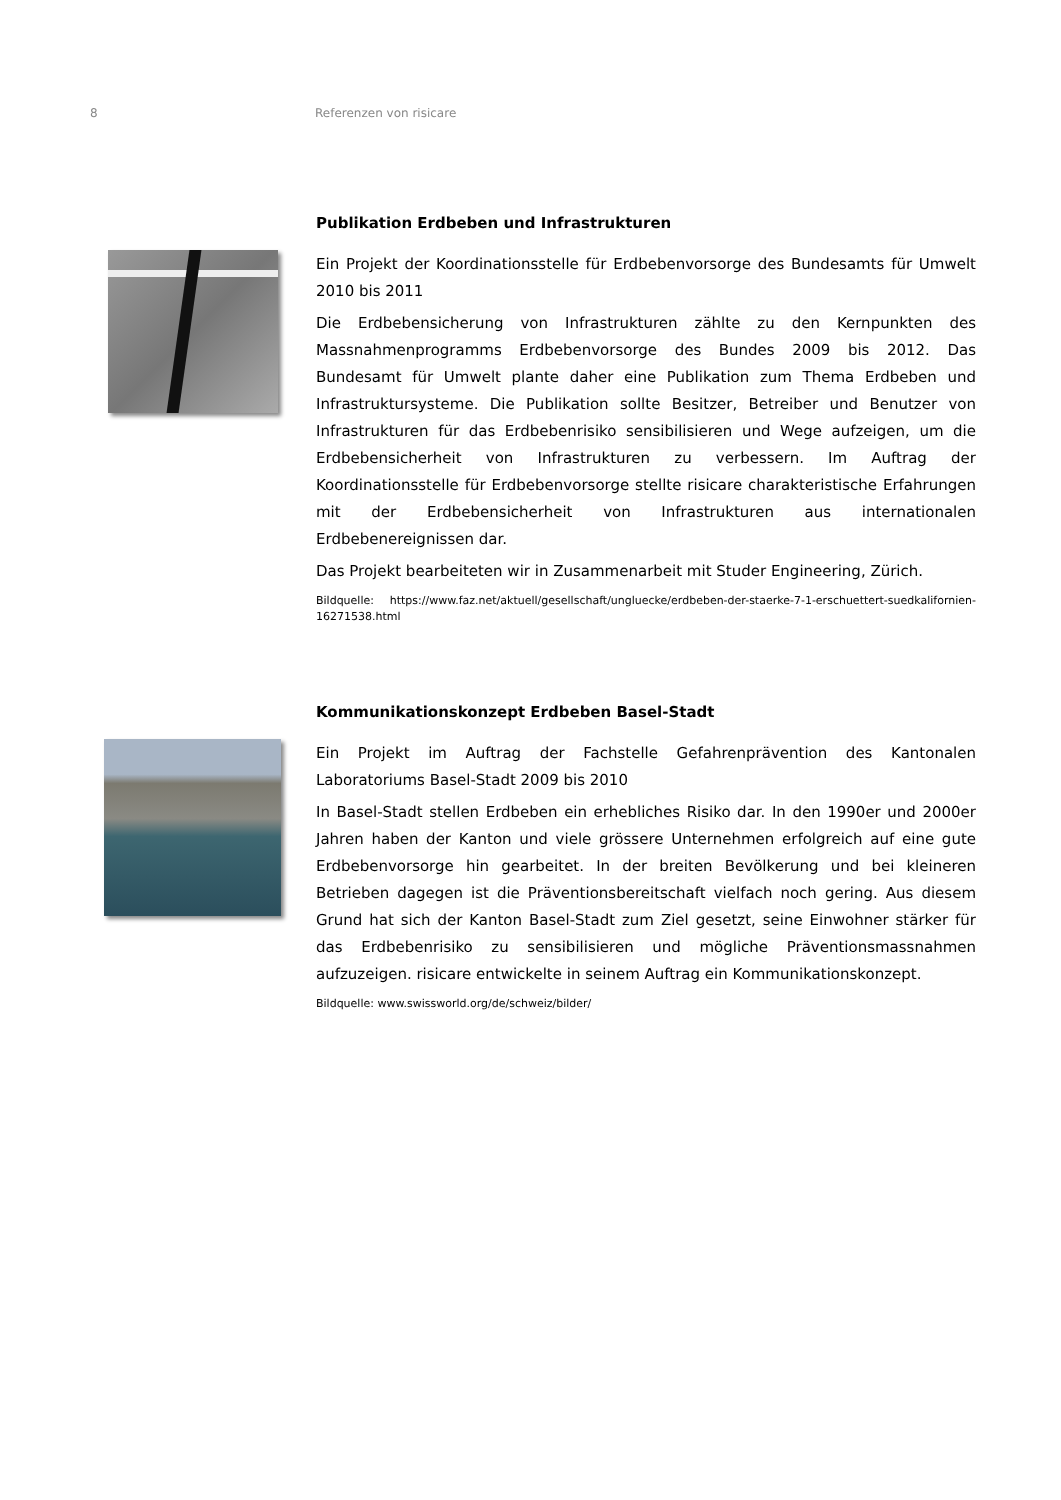8 Referenzen von risicare
Publikation Erdbeben und Infrastrukturen
Ein Projekt der Koordinationsstelle für Erdbebenvorsorge des Bundesamts für Umwelt 2010 bis 2011
Die Erdbebensicherung von Infrastrukturen zählte zu den Kernpunkten des Massnahmenprogramms Erdbebenvorsorge des Bundes 2009 bis 2012. Das Bundesamt für Umwelt plante daher eine Publikation zum Thema Erdbeben und Infrastruktursysteme. Die Publikation sollte Besitzer, Betreiber und Benutzer von Infrastrukturen für das Erdbebenrisiko sensibilisieren und Wege aufzeigen, um die Erdbebensicherheit von Infrastrukturen zu verbessern. Im Auftrag der Koordinationsstelle für Erdbebenvorsorge stellte risicare charakteristische Erfahrungen mit der Erdbebensicherheit von Infrastrukturen aus internationalen Erdbebenereignissen dar.
Das Projekt bearbeiteten wir in Zusammenarbeit mit Studer Engineering, Zürich.
Bildquelle: https://www.faz.net/aktuell/gesellschaft/ungluecke/erdbeben-der-staerke-7-1-erschuettert-suedkalifornien-16271538.html
Kommunikationskonzept Erdbeben Basel-Stadt
Ein Projekt im Auftrag der Fachstelle Gefahrenprävention des Kantonalen Laboratoriums Basel-Stadt 2009 bis 2010
In Basel-Stadt stellen Erdbeben ein erhebliches Risiko dar. In den 1990er und 2000er Jahren haben der Kanton und viele grössere Unternehmen erfolgreich auf eine gute Erdbebenvorsorge hin gearbeitet. In der breiten Bevölkerung und bei kleineren Betrieben dagegen ist die Präventionsbereitschaft vielfach noch gering. Aus diesem Grund hat sich der Kanton Basel-Stadt zum Ziel gesetzt, seine Einwohner stärker für das Erdbebenrisiko zu sensibilisieren und mögliche Präventionsmassnahmen aufzuzeigen. risicare entwickelte in seinem Auftrag ein Kommunikationskonzept.
Bildquelle: www.swissworld.org/de/schweiz/bilder/